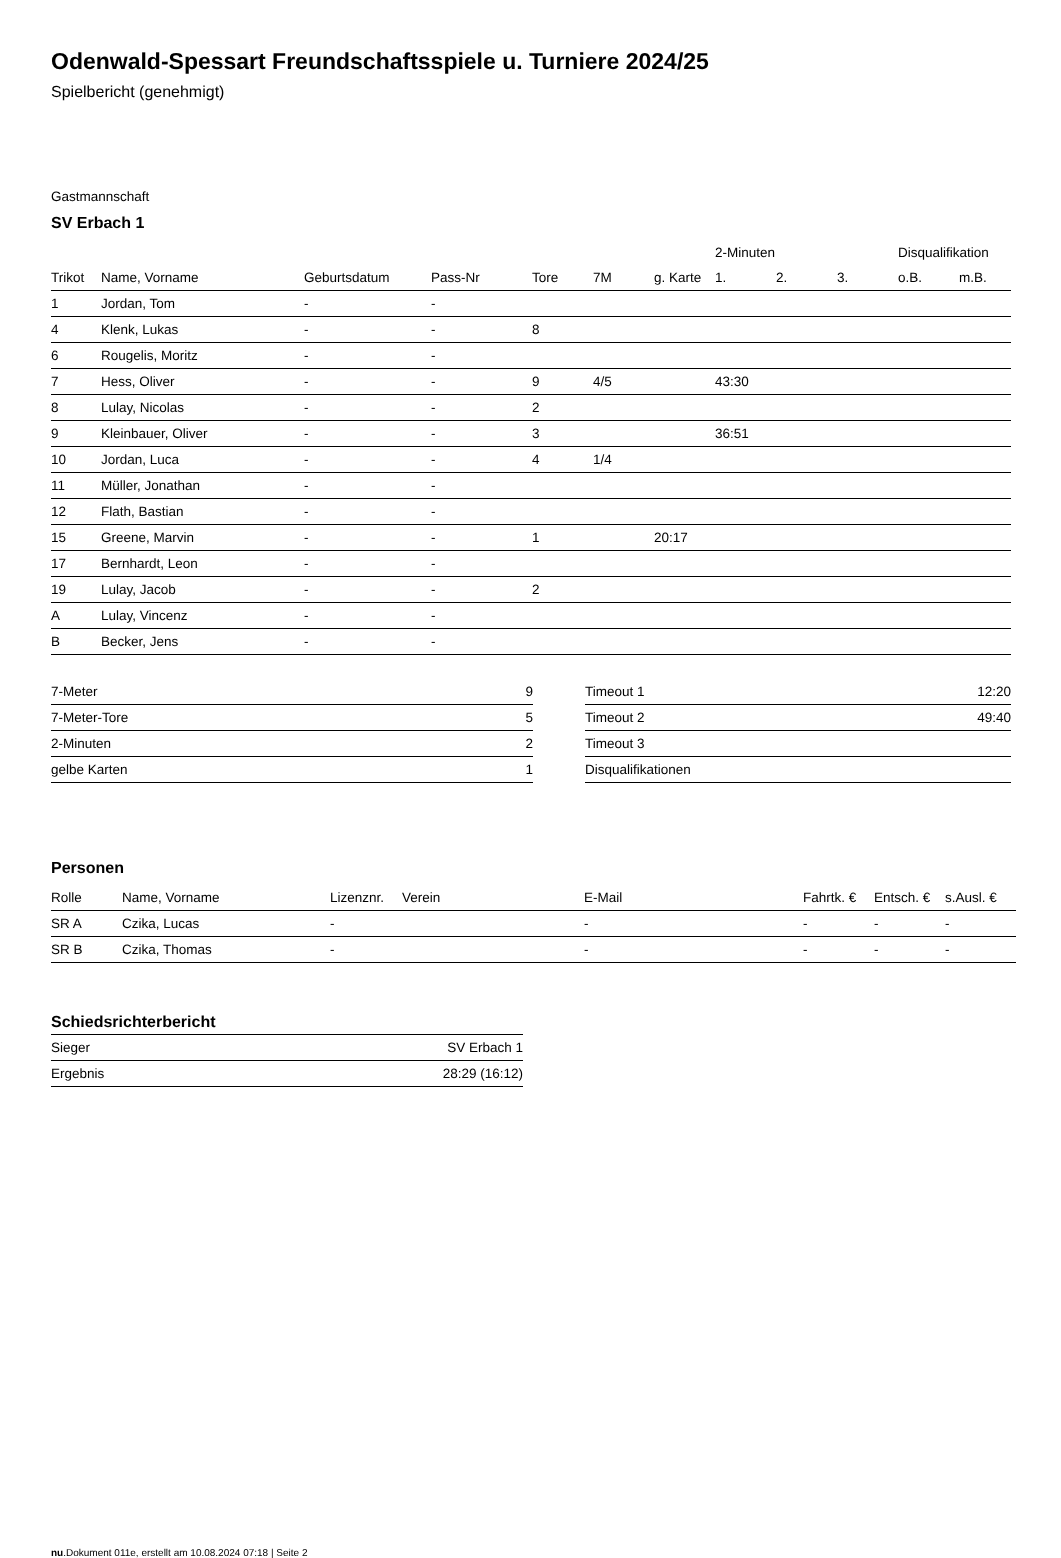Odenwald-Spessart Freundschaftsspiele u. Turniere 2024/25
Spielbericht (genehmigt)
Gastmannschaft
SV Erbach 1
| | | | | | | | 2-Minuten | | | Disqualifikation | |
| --- | --- | --- | --- | --- | --- | --- | --- | --- | --- | --- | --- |
| Trikot | Name, Vorname | Geburtsdatum | Pass-Nr | Tore | 7M | g. Karte | 1. | 2. | 3. | o.B. | m.B. |
| 1 | Jordan, Tom | - | - | | | | | | | | |
| 4 | Klenk, Lukas | - | - | 8 | | | | | | | |
| 6 | Rougelis, Moritz | - | - | | | | | | | | |
| 7 | Hess, Oliver | - | - | 9 | 4/5 | | 43:30 | | | | |
| 8 | Lulay, Nicolas | - | - | 2 | | | | | | | |
| 9 | Kleinbauer, Oliver | - | - | 3 | | | 36:51 | | | | |
| 10 | Jordan, Luca | - | - | 4 | 1/4 | | | | | | |
| 11 | Müller, Jonathan | - | - | | | | | | | | |
| 12 | Flath, Bastian | - | - | | | | | | | | |
| 15 | Greene, Marvin | - | - | 1 | | 20:17 | | | | | |
| 17 | Bernhardt, Leon | - | - | | | | | | | | |
| 19 | Lulay, Jacob | - | - | 2 | | | | | | | |
| A | Lulay, Vincenz | - | - | | | | | | | | |
| B | Becker, Jens | - | - | | | | | | | | |
| 7-Meter | 9 |
| 7-Meter-Tore | 5 |
| 2-Minuten | 2 |
| gelbe Karten | 1 |
| Timeout 1 | 12:20 |
| Timeout 2 | 49:40 |
| Timeout 3 | |
| Disqualifikationen | |
Personen
| Rolle | Name, Vorname | Lizenznr. | Verein | E-Mail | Fahrtk. € | Entsch. € | s.Ausl. € |
| --- | --- | --- | --- | --- | --- | --- | --- |
| SR A | Czika, Lucas | - | | - | - | - | - |
| SR B | Czika, Thomas | - | | - | - | - | - |
Schiedsrichterbericht
| Sieger | SV Erbach 1 |
| Ergebnis | 28:29 (16:12) |
nu.Dokument 011e, erstellt am 10.08.2024 07:18 | Seite 2